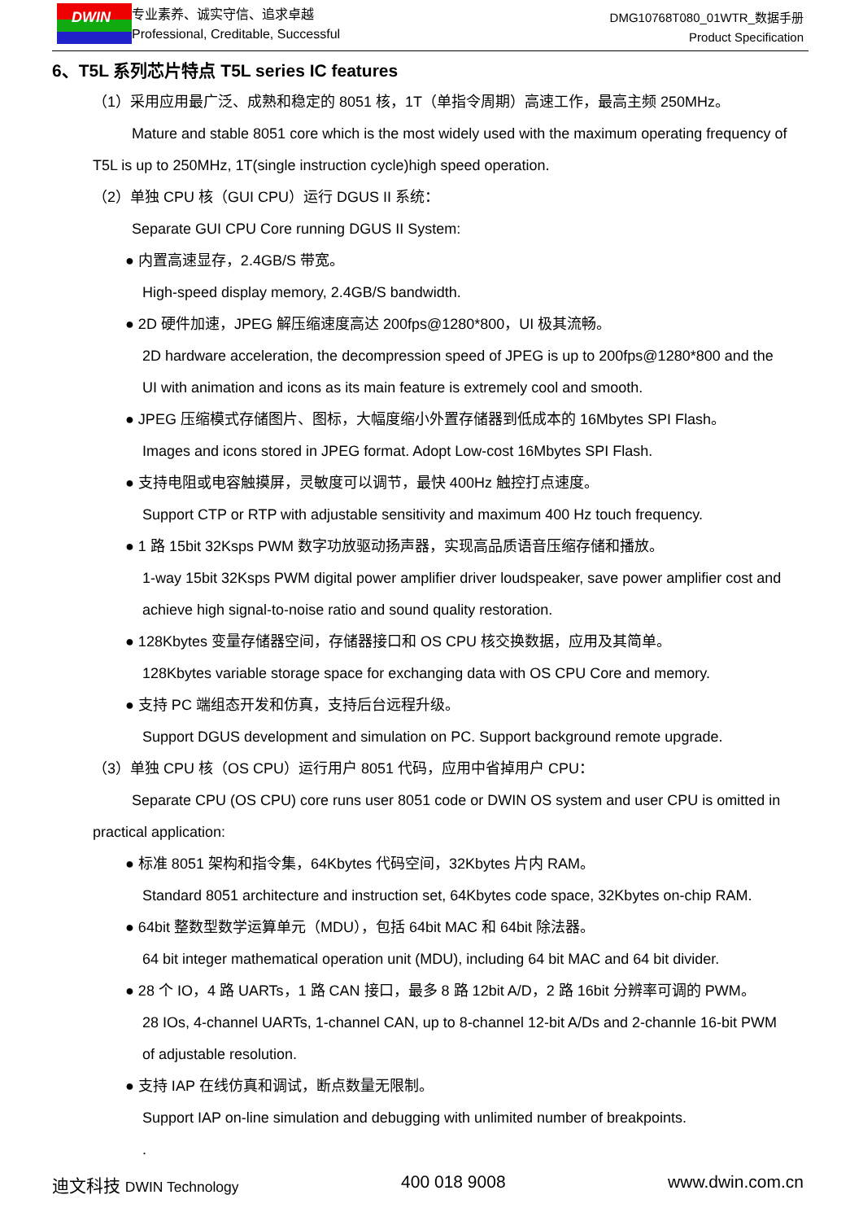DWIN
专业素养、诚实守信、追求卓越
Professional, Creditable, Successful
DMG10768T080_01WTR_数据手册
Product Specification
6、T5L 系列芯片特点 T5L series IC features
（1）采用应用最广泛、成熟和稳定的 8051 核，1T（单指令周期）高速工作，最高主频 250MHz。
Mature and stable 8051 core which is the most widely used with the maximum operating frequency of
T5L is up to 250MHz, 1T(single instruction cycle)high speed operation.
（2）单独 CPU 核（GUI CPU）运行 DGUS II 系统：
Separate GUI CPU Core running DGUS II System:
● 内置高速显存，2.4GB/S 带宽。
High-speed display memory, 2.4GB/S bandwidth.
● 2D 硬件加速，JPEG 解压缩速度高达 200fps@1280*800，UI 极其流畅。
2D hardware acceleration, the decompression speed of JPEG is up to 200fps@1280*800 and the
UI with animation and icons as its main feature is extremely cool and smooth.
● JPEG 压缩模式存储图片、图标，大幅度缩小外置存储器到低成本的 16Mbytes SPI Flash。
Images and icons stored in JPEG format. Adopt Low-cost 16Mbytes SPI Flash.
● 支持电阻或电容触摸屏，灵敏度可以调节，最快 400Hz 触控打点速度。
Support CTP or RTP with adjustable sensitivity and maximum 400 Hz touch frequency.
● 1 路 15bit 32Ksps PWM 数字功放驱动扬声器，实现高品质语音压缩存储和播放。
1-way 15bit 32Ksps PWM digital power amplifier driver loudspeaker, save power amplifier cost and
achieve high signal-to-noise ratio and sound quality restoration.
● 128Kbytes 变量存储器空间，存储器接口和 OS CPU 核交换数据，应用及其简单。
128Kbytes variable storage space for exchanging data with OS CPU Core and memory.
● 支持 PC 端组态开发和仿真，支持后台远程升级。
Support DGUS development and simulation on PC. Support background remote upgrade.
（3）单独 CPU 核（OS CPU）运行用户 8051 代码，应用中省掉用户 CPU：
Separate CPU (OS CPU) core runs user 8051 code or DWIN OS system and user CPU is omitted in
practical application:
● 标准 8051 架构和指令集，64Kbytes 代码空间，32Kbytes 片内 RAM。
Standard 8051 architecture and instruction set, 64Kbytes code space, 32Kbytes on-chip RAM.
● 64bit 整数型数学运算单元（MDU），包括 64bit MAC 和 64bit 除法器。
64 bit integer mathematical operation unit (MDU), including 64 bit MAC and 64 bit divider.
● 28 个 IO，4 路 UARTs，1 路 CAN 接口，最多 8 路 12bit A/D，2 路 16bit 分辨率可调的 PWM。
28 IOs, 4-channel UARTs, 1-channel CAN, up to 8-channel 12-bit A/Ds and 2-channle 16-bit PWM
of adjustable resolution.
● 支持 IAP 在线仿真和调试，断点数量无限制。
Support IAP on-line simulation and debugging with unlimited number of breakpoints.
.
迪文科技 DWIN Technology 400 018 9008 www.dwin.com.cn